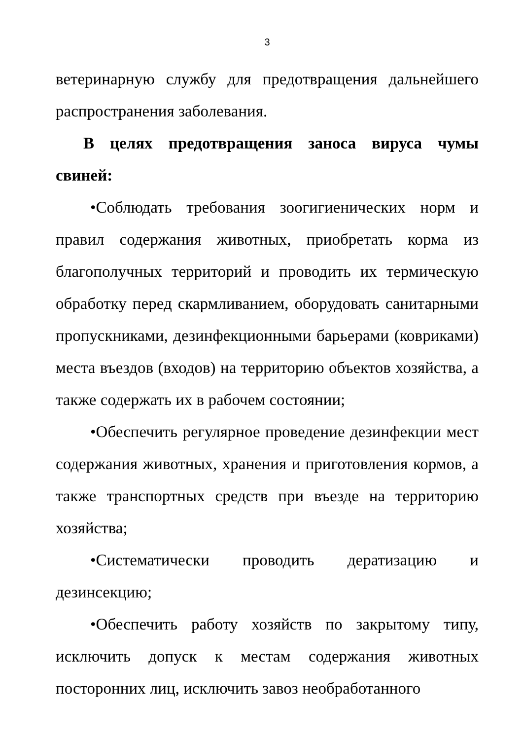3
ветеринарную службу для предотвращения дальнейшего распространения заболевания.
В целях предотвращения заноса вируса чумы свиней:
•Соблюдать требования зоогигиенических норм и правил содержания животных, приобретать корма из благополучных территорий и проводить их термическую обработку перед скармливанием, оборудовать санитарными пропускниками, дезинфекционными барьерами (ковриками) места въездов (входов) на территорию объектов хозяйства, а также содержать их в рабочем состоянии;
•Обеспечить регулярное проведение дезинфекции мест содержания животных, хранения и приготовления кормов, а также транспортных средств при въезде на территорию хозяйства;
•Систематически проводить дератизацию и дезинсекцию;
•Обеспечить работу хозяйств по закрытому типу, исключить допуск к местам содержания животных посторонних лиц, исключить завоз необработанного